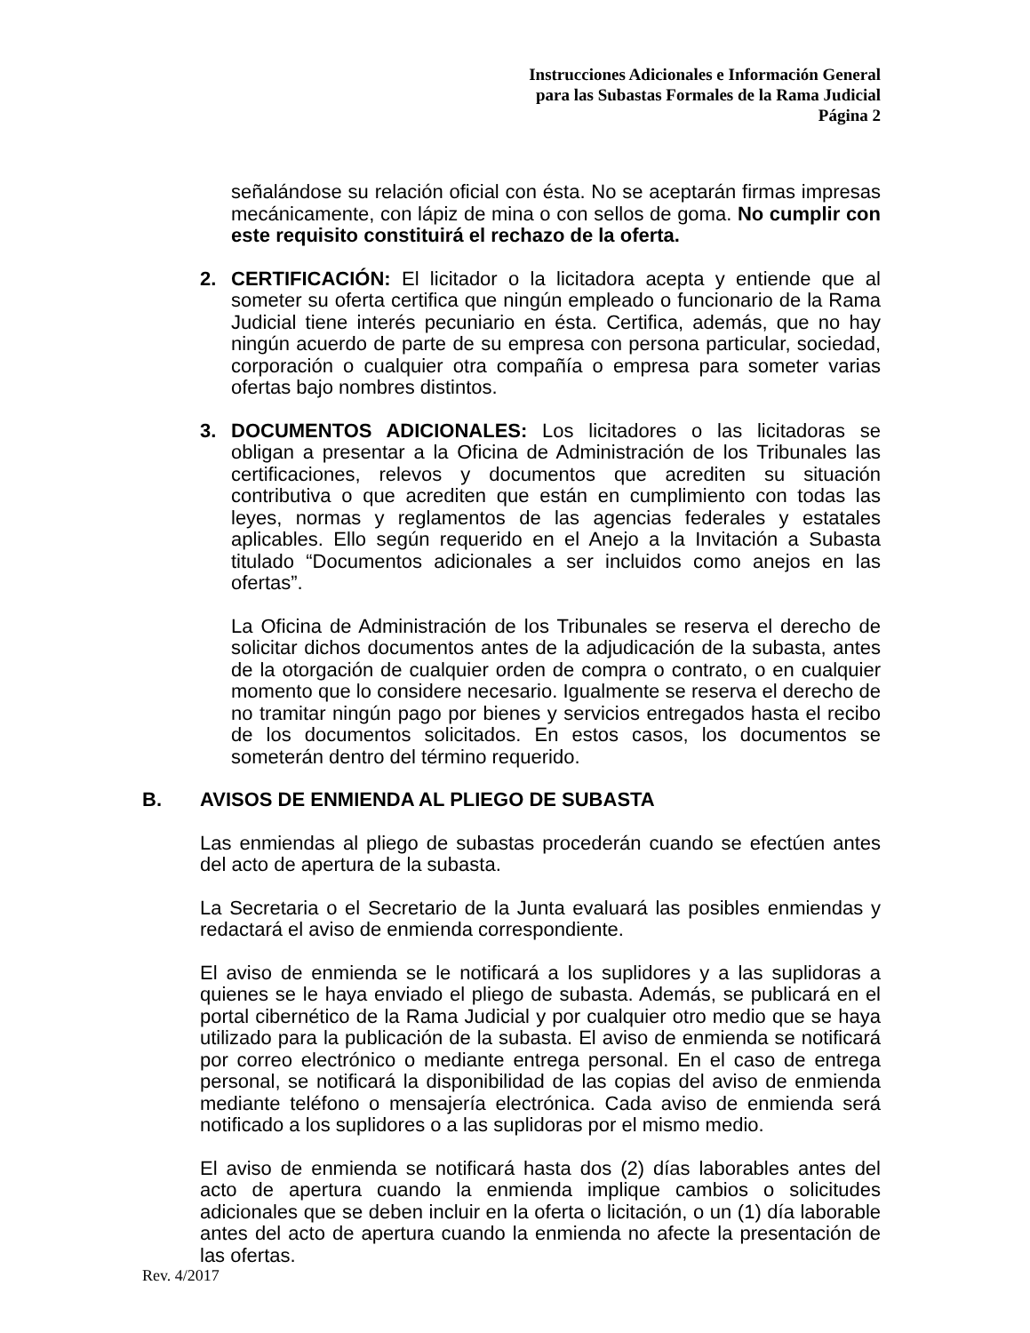Instrucciones Adicionales e Información General
para las Subastas Formales de la Rama Judicial
Página 2
señalándose su relación oficial con ésta. No se aceptarán firmas impresas mecánicamente, con lápiz de mina o con sellos de goma. No cumplir con este requisito constituirá el rechazo de la oferta.
2. CERTIFICACIÓN: El licitador o la licitadora acepta y entiende que al someter su oferta certifica que ningún empleado o funcionario de la Rama Judicial tiene interés pecuniario en ésta. Certifica, además, que no hay ningún acuerdo de parte de su empresa con persona particular, sociedad, corporación o cualquier otra compañía o empresa para someter varias ofertas bajo nombres distintos.
3. DOCUMENTOS ADICIONALES: Los licitadores o las licitadoras se obligan a presentar a la Oficina de Administración de los Tribunales las certificaciones, relevos y documentos que acrediten su situación contributiva o que acrediten que están en cumplimiento con todas las leyes, normas y reglamentos de las agencias federales y estatales aplicables. Ello según requerido en el Anejo a la Invitación a Subasta titulado “Documentos adicionales a ser incluidos como anejos en las ofertas”.
La Oficina de Administración de los Tribunales se reserva el derecho de solicitar dichos documentos antes de la adjudicación de la subasta, antes de la otorgación de cualquier orden de compra o contrato, o en cualquier momento que lo considere necesario. Igualmente se reserva el derecho de no tramitar ningún pago por bienes y servicios entregados hasta el recibo de los documentos solicitados. En estos casos, los documentos se someterán dentro del término requerido.
B. AVISOS DE ENMIENDA AL PLIEGO DE SUBASTA
Las enmiendas al pliego de subastas procederán cuando se efectúen antes del acto de apertura de la subasta.
La Secretaria o el Secretario de la Junta evaluará las posibles enmiendas y redactará el aviso de enmienda correspondiente.
El aviso de enmienda se le notificará a los suplidores y a las suplidoras a quienes se le haya enviado el pliego de subasta. Además, se publicará en el portal cibernético de la Rama Judicial y por cualquier otro medio que se haya utilizado para la publicación de la subasta. El aviso de enmienda se notificará por correo electrónico o mediante entrega personal. En el caso de entrega personal, se notificará la disponibilidad de las copias del aviso de enmienda mediante teléfono o mensajería electrónica. Cada aviso de enmienda será notificado a los suplidores o a las suplidoras por el mismo medio.
El aviso de enmienda se notificará hasta dos (2) días laborables antes del acto de apertura cuando la enmienda implique cambios o solicitudes adicionales que se deben incluir en la oferta o licitación, o un (1) día laborable antes del acto de apertura cuando la enmienda no afecte la presentación de las ofertas.
Rev. 4/2017